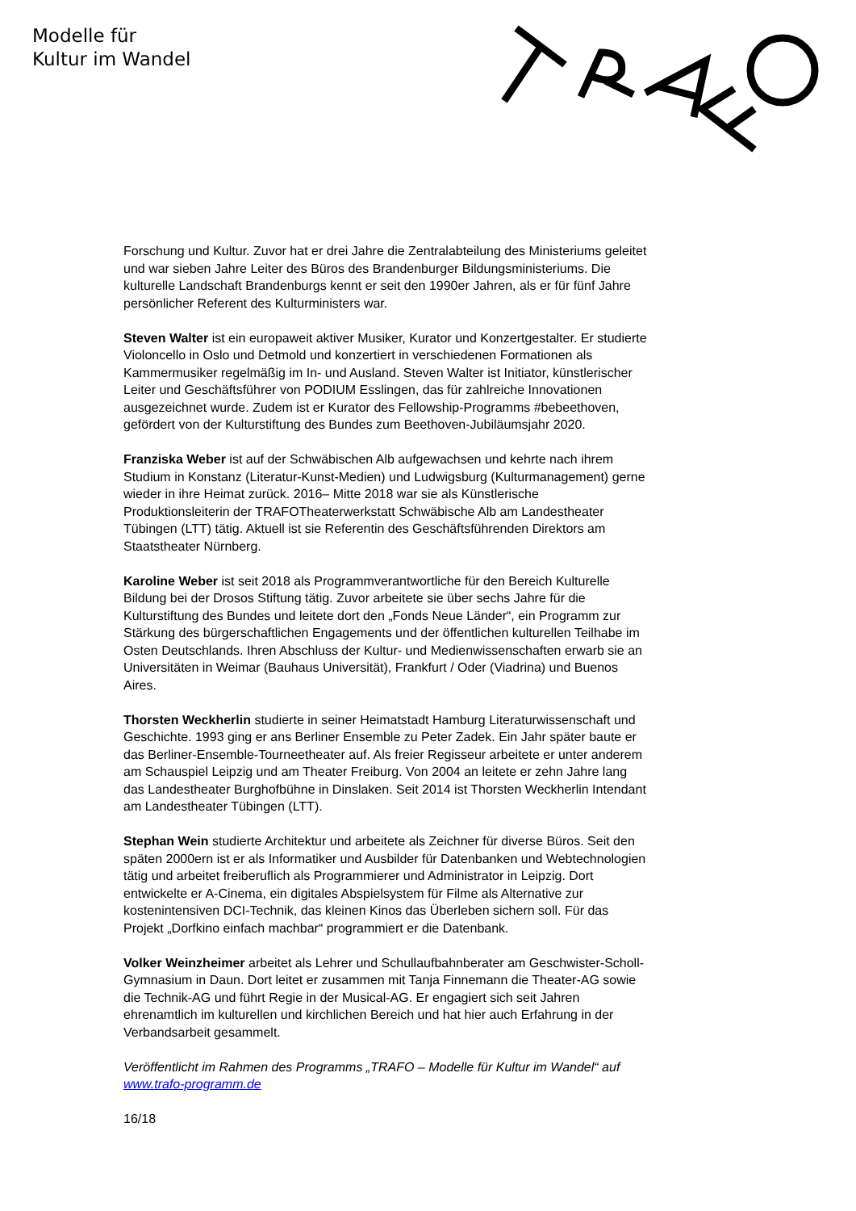Modelle für
Kultur im Wandel
Forschung und Kultur. Zuvor hat er drei Jahre die Zentralabteilung des Ministeriums geleitet und war sieben Jahre Leiter des Büros des Brandenburger Bildungsministeriums. Die kulturelle Landschaft Brandenburgs kennt er seit den 1990er Jahren, als er für fünf Jahre persönlicher Referent des Kulturministers war.
Steven Walter ist ein europaweit aktiver Musiker, Kurator und Konzertgestalter. Er studierte Violoncello in Oslo und Detmold und konzertiert in verschiedenen Formationen als Kammermusiker regelmäßig im In- und Ausland. Steven Walter ist Initiator, künstlerischer Leiter und Geschäftsführer von PODIUM Esslingen, das für zahlreiche Innovationen ausgezeichnet wurde. Zudem ist er Kurator des Fellowship-Programms #bebeethoven, gefördert von der Kulturstiftung des Bundes zum Beethoven-Jubiläumsjahr 2020.
Franziska Weber ist auf der Schwäbischen Alb aufgewachsen und kehrte nach ihrem Studium in Konstanz (Literatur-Kunst-Medien) und Ludwigsburg (Kulturmanagement) gerne wieder in ihre Heimat zurück. 2016– Mitte 2018 war sie als Künstlerische Produktionsleiterin der TRAFOTheaterwerkstatt Schwäbische Alb am Landestheater Tübingen (LTT) tätig. Aktuell ist sie Referentin des Geschäftsführenden Direktors am Staatstheater Nürnberg.
Karoline Weber ist seit 2018 als Programmverantwortliche für den Bereich Kulturelle Bildung bei der Drosos Stiftung tätig. Zuvor arbeitete sie über sechs Jahre für die Kulturstiftung des Bundes und leitete dort den „Fonds Neue Länder“, ein Programm zur Stärkung des bürgerschaftlichen Engagements und der öffentlichen kulturellen Teilhabe im Osten Deutschlands. Ihren Abschluss der Kultur- und Medienwissenschaften erwarb sie an Universitäten in Weimar (Bauhaus Universität), Frankfurt / Oder (Viadrina) und Buenos Aires.
Thorsten Weckherlin studierte in seiner Heimatstadt Hamburg Literaturwissenschaft und Geschichte. 1993 ging er ans Berliner Ensemble zu Peter Zadek. Ein Jahr später baute er das Berliner-Ensemble-Tourneetheater auf. Als freier Regisseur arbeitete er unter anderem am Schauspiel Leipzig und am Theater Freiburg. Von 2004 an leitete er zehn Jahre lang das Landestheater Burghofbühne in Dinslaken. Seit 2014 ist Thorsten Weckherlin Intendant am Landestheater Tübingen (LTT).
Stephan Wein studierte Architektur und arbeitete als Zeichner für diverse Büros. Seit den späten 2000ern ist er als Informatiker und Ausbilder für Datenbanken und Webtechnologien tätig und arbeitet freiberuflich als Programmierer und Administrator in Leipzig. Dort entwickelte er A-Cinema, ein digitales Abspielsystem für Filme als Alternative zur kostenintensiven DCI-Technik, das kleinen Kinos das Überleben sichern soll. Für das Projekt „Dorfkino einfach machbar“ programmiert er die Datenbank.
Volker Weinzheimer arbeitet als Lehrer und Schullaufbahnberater am Geschwister-Scholl-Gymnasium in Daun. Dort leitet er zusammen mit Tanja Finnemann die Theater-AG sowie die Technik-AG und führt Regie in der Musical-AG. Er engagiert sich seit Jahren ehrenamtlich im kulturellen und kirchlichen Bereich und hat hier auch Erfahrung in der Verbandsarbeit gesammelt.
Veröffentlicht im Rahmen des Programms „TRAFO – Modelle für Kultur im Wandel“ auf www.trafo-programm.de
16/18